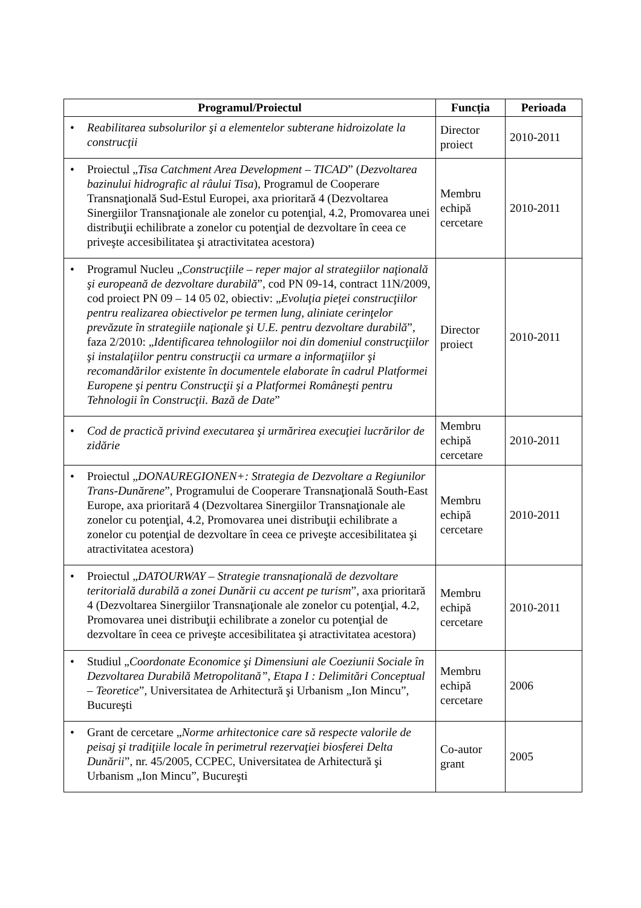| Programul/Proiectul | Funcția | Perioada |
| --- | --- | --- |
| • Reabilitarea subsolurilor şi a elementelor subterane hidroizolate la construcţii | Director proiect | 2010-2011 |
| • Proiectul „ Tisa Catchment Area Development – TICAD ” ( Dezvoltarea bazinului hidrografic al râului Tisa ), Programul de Cooperare Transnaţională Sud-Estul Europei, axa prioritară 4 (Dezvoltarea Sinergiilor Transnaţionale ale zonelor cu potenţial, 4.2, Promovarea unei distribuţii echilibrate a zonelor cu potenţial de dezvoltare în ceea ce priveşte accesibilitatea şi atractivitatea acestora) | Membru echipă cercetare | 2010-2011 |
| • Programul Nucleu „ Construcţiile – reper major al strategiilor naţională şi europeană de dezvoltare durabilă ”, cod PN 09-14, contract 11N/2009, cod proiect PN 09 – 14 05 02, obiectiv: „ Evoluţia pieţei construcţiilor pentru realizarea obiectivelor pe termen lung, aliniate cerinţelor prevăzute în strategiile naţionale şi U.E. pentru dezvoltare durabilă ”, faza 2/2010: „ Identificarea tehnologiilor noi din domeniul construcţiilor şi instalaţiilor pentru construcţii ca urmare a informaţiilor şi recomandărilor existente în documentele elaborate în cadrul Platformei Europene şi pentru Construcţii şi a Platformei Româneşti pentru Tehnologii în Construcţii. Bază de Date ” | Director proiect | 2010-2011 |
| • Cod de practică privind executarea şi urmărirea execuţiei lucrărilor de zidărie | Membru echipă cercetare | 2010-2011 |
| • Proiectul „ DONAUREGIONEN+: Strategia de Dezvoltare a Regiunilor Trans-Dunărene ”, Programului de Cooperare Transnaţională South-East Europe, axa prioritară 4 (Dezvoltarea Sinergiilor Transnaţionale ale zonelor cu potenţial, 4.2, Promovarea unei distribuţii echilibrate a zonelor cu potenţial de dezvoltare în ceea ce priveşte accesibilitatea şi atractivitatea acestora) | Membru echipă cercetare | 2010-2011 |
| • Proiectul „ DATOURWAY – Strategie transnaţională de dezvoltare teritorială durabilă a zonei Dunării cu accent pe turism ”, axa prioritară 4 (Dezvoltarea Sinergiilor Transnaţionale ale zonelor cu potenţial, 4.2, Promovarea unei distribuţii echilibrate a zonelor cu potenţial de dezvoltare în ceea ce priveşte accesibilitatea şi atractivitatea acestora) | Membru echipă cercetare | 2010-2011 |
| • Studiul „ Coordonate Economice şi Dimensiuni ale Coeziunii Sociale în Dezvoltarea Durabilă Metropolitană”, Etapa I : Delimitări Conceptual – Teoretice ”, Universitatea de Arhitectură şi Urbanism „Ion Mincu”, Bucureşti | Membru echipă cercetare | 2006 |
| • Grant de cercetare „ Norme arhitectonice care să respecte valorile de peisaj şi tradiţiile locale în perimetrul rezervaţiei biosferei Delta Dunării ”, nr. 45/2005, CCPEC, Universitatea de Arhitectură şi Urbanism „Ion Mincu”, Bucureşti | Co-autor grant | 2005 |